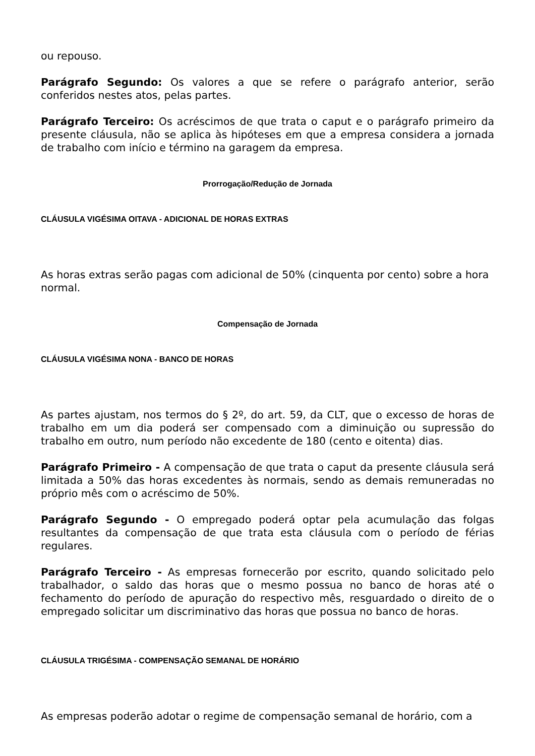ou repouso.
Parágrafo Segundo: Os valores a que se refere o parágrafo anterior, serão conferidos nestes atos, pelas partes.
Parágrafo Terceiro: Os acréscimos de que trata o caput e o parágrafo primeiro da presente cláusula, não se aplica às hipóteses em que a empresa considera a jornada de trabalho com início e término na garagem da empresa.
Prorrogação/Redução de Jornada
CLÁUSULA VIGÉSIMA OITAVA - ADICIONAL DE HORAS EXTRAS
As horas extras serão pagas com adicional de 50% (cinquenta por cento) sobre a hora normal.
Compensação de Jornada
CLÁUSULA VIGÉSIMA NONA - BANCO DE HORAS
As partes ajustam, nos termos do § 2º, do art. 59, da CLT, que o excesso de horas de trabalho em um dia poderá ser compensado com a diminuição ou supressão do trabalho em outro, num período não excedente de 180 (cento e oitenta) dias.
Parágrafo Primeiro - A compensação de que trata o caput da presente cláusula será limitada a 50% das horas excedentes às normais, sendo as demais remuneradas no próprio mês com o acréscimo de 50%.
Parágrafo Segundo - O empregado poderá optar pela acumulação das folgas resultantes da compensação de que trata esta cláusula com o período de férias regulares.
Parágrafo Terceiro - As empresas fornecerão por escrito, quando solicitado pelo trabalhador, o saldo das horas que o mesmo possua no banco de horas até o fechamento do período de apuração do respectivo mês, resguardado o direito de o empregado solicitar um discriminativo das horas que possua no banco de horas.
CLÁUSULA TRIGÉSIMA - COMPENSAÇÃO SEMANAL DE HORÁRIO
As empresas poderão adotar o regime de compensação semanal de horário, com a